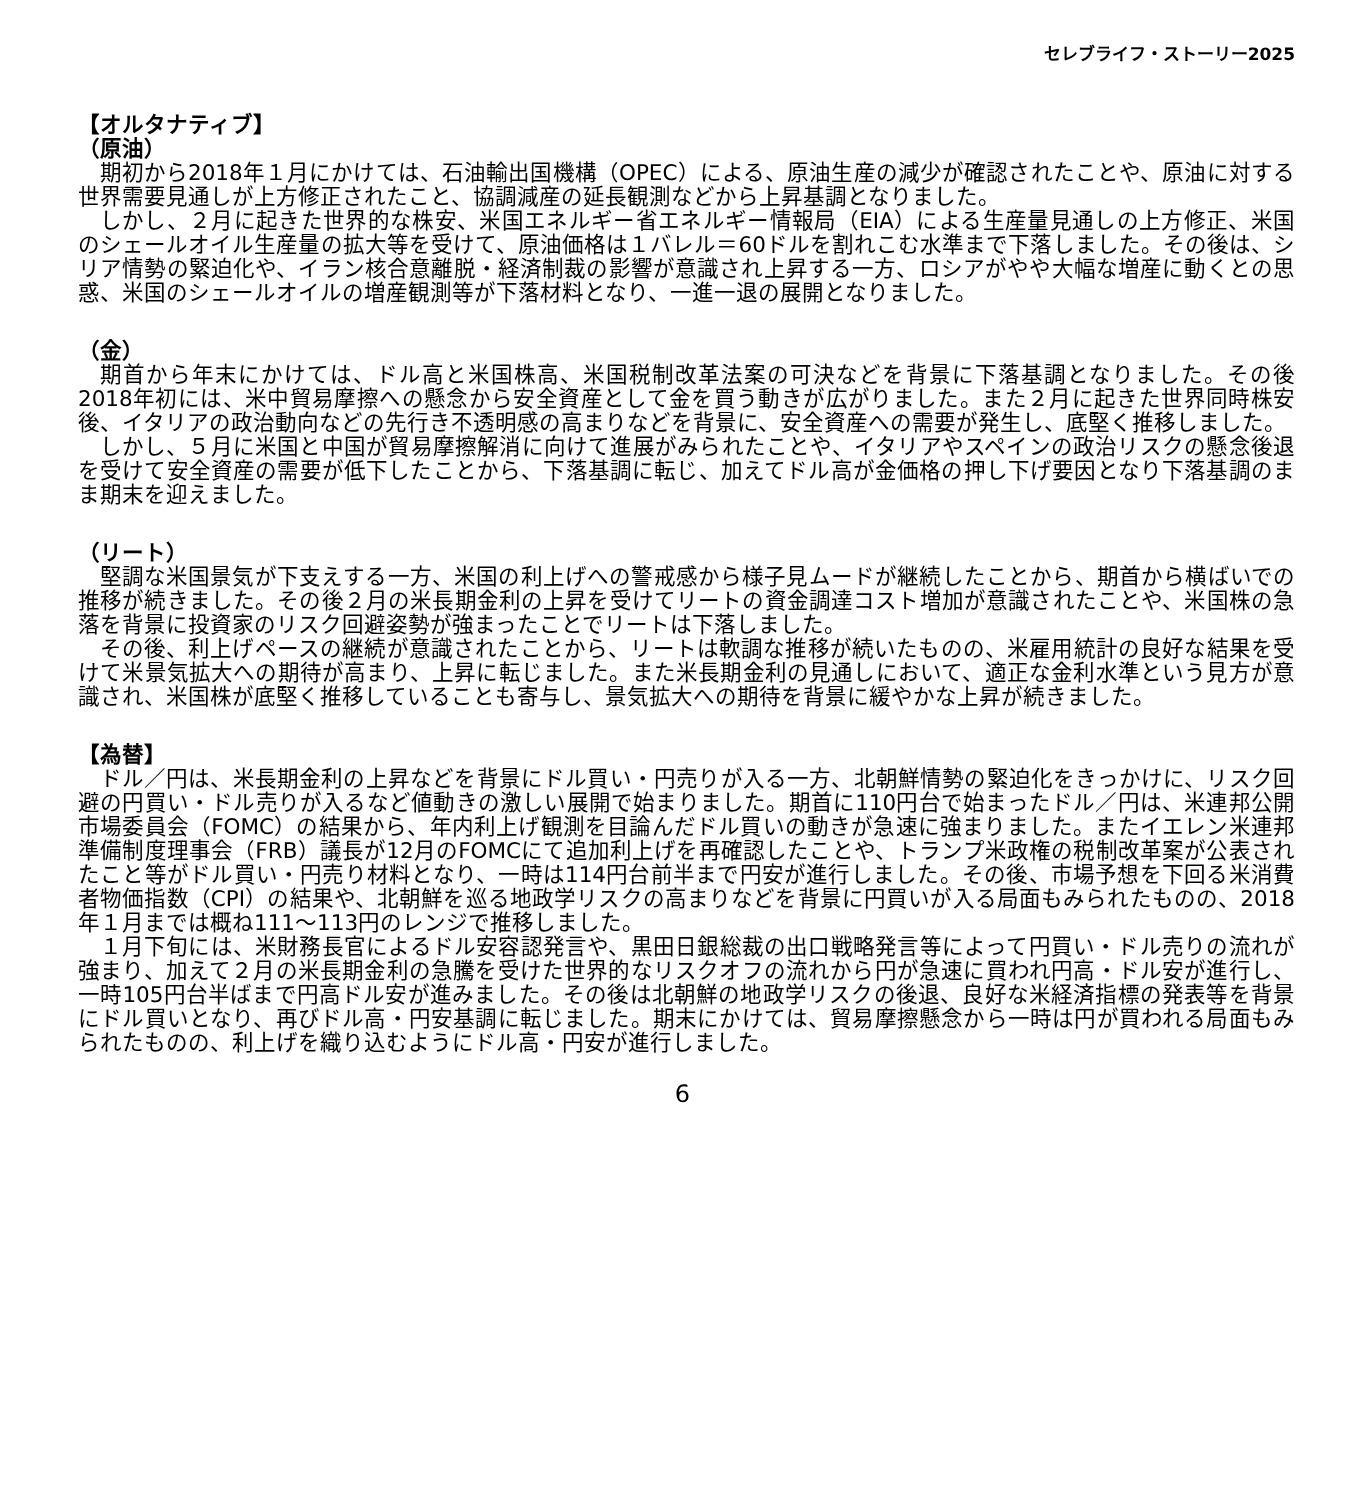セレブライフ・ストーリー2025
【オルタナティブ】
（原油）
期初から2018年１月にかけては、石油輸出国機構（OPEC）による、原油生産の減少が確認されたことや、原油に対する世界需要見通しが上方修正されたこと、協調減産の延長観測などから上昇基調となりました。
しかし、２月に起きた世界的な株安、米国エネルギー省エネルギー情報局（EIA）による生産量見通しの上方修正、米国のシェールオイル生産量の拡大等を受けて、原油価格は１バレル＝60ドルを割れこむ水準まで下落しました。その後は、シリア情勢の緊迫化や、イラン核合意離脱・経済制裁の影響が意識され上昇する一方、ロシアがやや大幅な増産に動くとの思惑、米国のシェールオイルの増産観測等が下落材料となり、一進一退の展開となりました。
（金）
期首から年末にかけては、ドル高と米国株高、米国税制改革法案の可決などを背景に下落基調となりました。その後2018年初には、米中貿易摩擦への懸念から安全資産として金を買う動きが広がりました。また２月に起きた世界同時株安後、イタリアの政治動向などの先行き不透明感の高まりなどを背景に、安全資産への需要が発生し、底堅く推移しました。
しかし、５月に米国と中国が貿易摩擦解消に向けて進展がみられたことや、イタリアやスペインの政治リスクの懸念後退を受けて安全資産の需要が低下したことから、下落基調に転じ、加えてドル高が金価格の押し下げ要因となり下落基調のまま期末を迎えました。
（リート）
堅調な米国景気が下支えする一方、米国の利上げへの警戒感から様子見ムードが継続したことから、期首から横ばいでの推移が続きました。その後２月の米長期金利の上昇を受けてリートの資金調達コスト増加が意識されたことや、米国株の急落を背景に投資家のリスク回避姿勢が強まったことでリートは下落しました。
その後、利上げペースの継続が意識されたことから、リートは軟調な推移が続いたものの、米雇用統計の良好な結果を受けて米景気拡大への期待が高まり、上昇に転じました。また米長期金利の見通しにおいて、適正な金利水準という見方が意識され、米国株が底堅く推移していることも寄与し、景気拡大への期待を背景に緩やかな上昇が続きました。
【為替】
ドル／円は、米長期金利の上昇などを背景にドル買い・円売りが入る一方、北朝鮮情勢の緊迫化をきっかけに、リスク回避の円買い・ドル売りが入るなど値動きの激しい展開で始まりました。期首に110円台で始まったドル／円は、米連邦公開市場委員会（FOMC）の結果から、年内利上げ観測を目論んだドル買いの動きが急速に強まりました。またイエレン米連邦準備制度理事会（FRB）議長が12月のFOMCにて追加利上げを再確認したことや、トランプ米政権の税制改革案が公表されたこと等がドル買い・円売り材料となり、一時は114円台前半まで円安が進行しました。その後、市場予想を下回る米消費者物価指数（CPI）の結果や、北朝鮮を巡る地政学リスクの高まりなどを背景に円買いが入る局面もみられたものの、2018年１月までは概ね111～113円のレンジで推移しました。
１月下旬には、米財務長官によるドル安容認発言や、黒田日銀総裁の出口戦略発言等によって円買い・ドル売りの流れが強まり、加えて２月の米長期金利の急騰を受けた世界的なリスクオフの流れから円が急速に買われ円高・ドル安が進行し、一時105円台半ばまで円高ドル安が進みました。その後は北朝鮮の地政学リスクの後退、良好な米経済指標の発表等を背景にドル買いとなり、再びドル高・円安基調に転じました。期末にかけては、貿易摩擦懸念から一時は円が買われる局面もみられたものの、利上げを織り込むようにドル高・円安が進行しました。
6